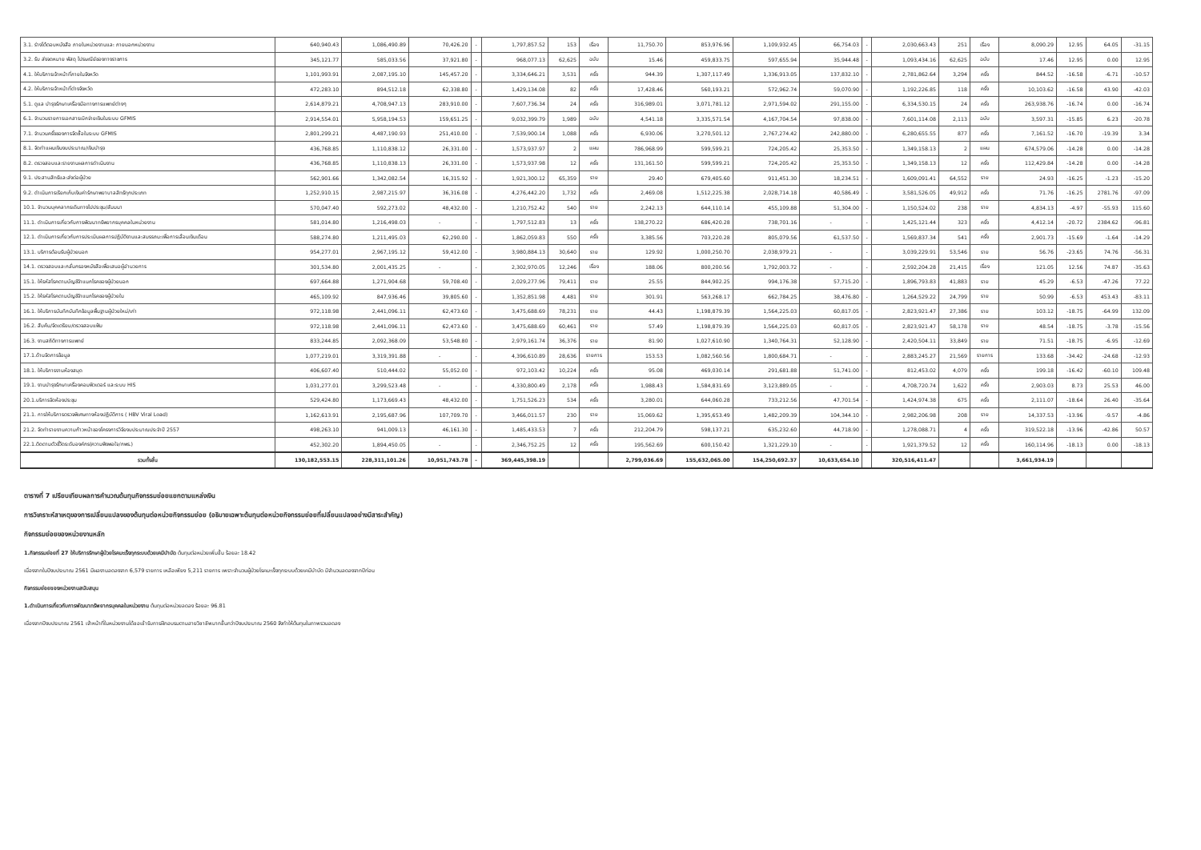| 3.1. ร่างโต้ตอบหนังสือ ภายในหน่วยงานและ ภายนอกหน่วยงาน | 640,940.43 | 1,086,490.89 | 70,426.20 | - | 1,797,857.52 | 153 | เรื่อง | 11,750.70 | 853,976.96 | 1,109,932.45 | 66,754.03 | - | 2,030,663.43 | 251 | เรื่อง | 8,090.29 | 12.95 | 64.05 | -31.15 |
| 3.2. รับ ส่งจดหมาย พัสดุ ไปรษณีย์ของทางราชการ | 345,121.77 | 585,033.56 | 37,921.80 | - | 968,077.13 | 62,625 | ฉบับ | 15.46 | 459,833.75 | 597,655.94 | 35,944.48 | - | 1,093,434.16 | 62,625 | ฉบับ | 17.46 | 12.95 | 0.00 | 12.95 |
| 4.1. ให้บริการเจ้าหน้าที่ภายในจังหวัด | 1,101,993.91 | 2,087,195.10 | 145,457.20 | - | 3,334,646.21 | 3,531 | ครั้ง | 944.39 | 1,307,117.49 | 1,336,913.05 | 137,832.10 | - | 2,781,862.64 | 3,294 | ครั้ง | 844.52 | -16.58 | -6.71 | -10.57 |
| 4.2. ให้บริการเจ้าหน้าที่ต่างจังหวัด | 472,283.10 | 894,512.18 | 62,338.80 | - | 1,429,134.08 | 82 | ครั้ง | 17,428.46 | 560,193.21 | 572,962.74 | 59,070.90 | - | 1,192,226.85 | 118 | ครั้ง | 10,103.62 | -16.58 | 43.90 | -42.03 |
| 5.1. ดูแล บำรุงรักษาเครื่องมือทางการแพทย์ต่างๆ | 2,614,879.21 | 4,708,947.13 | 283,910.00 | - | 7,607,736.34 | 24 | ครั้ง | 316,989.01 | 3,071,781.12 | 2,971,594.02 | 291,155.00 | - | 6,334,530.15 | 24 | ครั้ง | 263,938.76 | -16.74 | 0.00 | -16.74 |
| 6.1. จำนวนรายการเอกสารเบิกจ่ายเงินในระบบ GFMIS | 2,914,554.01 | 5,958,194.53 | 159,651.25 | - | 9,032,399.79 | 1,989 | ฉบับ | 4,541.18 | 3,335,571.54 | 4,167,704.54 | 97,838.00 | - | 7,601,114.08 | 2,113 | ฉบับ | 3,597.31 | -15.85 | 6.23 | -20.78 |
| 7.1. จำนวนครั้งของการจัดซื้อในระบบ GFMIS | 2,801,299.21 | 4,487,190.93 | 251,410.00 | - | 7,539,900.14 | 1,088 | ครั้ง | 6,930.06 | 3,270,501.12 | 2,767,274.42 | 242,880.00 | - | 6,280,655.55 | 877 | ครั้ง | 7,161.52 | -16.70 | -19.39 | 3.34 |
| 8.1. จัดทำแผนเงินงบประมาณ/เงินบำรุง | 436,768.85 | 1,110,838.12 | 26,331.00 | - | 1,573,937.97 | 2 | แผน | 786,968.99 | 599,599.21 | 724,205.42 | 25,353.50 | - | 1,349,158.13 | 2 | แผน | 674,579.06 | -14.28 | 0.00 | -14.28 |
| 8.2. ตรวจสอบและรายงานผลการดำเนินงาน | 436,768.85 | 1,110,838.13 | 26,331.00 | - | 1,573,937.98 | 12 | ครั้ง | 131,161.50 | 599,599.21 | 724,205.42 | 25,353.50 | - | 1,349,158.13 | 12 | ครั้ง | 112,429.84 | -14.28 | 0.00 | -14.28 |
| 9.1. ประสานสิทธิและส่งต่อผู้ป่วย | 562,901.66 | 1,342,082.54 | 16,315.92 | - | 1,921,300.12 | 65,359 | ราย | 29.40 | 679,405.60 | 911,451.30 | 18,234.51 | - | 1,609,091.41 | 64,552 | ราย | 24.93 | -16.25 | -1.23 | -15.20 |
| 9.2. ดำเนินการเรียกเก็บเงินค่ารักษาพยาบาลสิทธิทุกประเภท | 1,252,910.15 | 2,987,215.97 | 36,316.08 | - | 4,276,442.20 | 1,732 | ครั้ง | 2,469.08 | 1,512,225.38 | 2,028,714.18 | 40,586.49 | - | 3,581,526.05 | 49,912 | ครั้ง | 71.76 | -16.25 | 2781.76 | -97.09 |
| 10.1. จำนวนบุคคลากรเดินทางไปประชุม/สัมมนา | 570,047.40 | 592,273.02 | 48,432.00 | - | 1,210,752.42 | 540 | ราย | 2,242.13 | 644,110.14 | 455,109.88 | 51,304.00 | - | 1,150,524.02 | 238 | ราย | 4,834.13 | -4.97 | -55.93 | 115.60 |
| 11.1. ดำเนินการเกี่ยวกับการพัฒนาทรัพยากรบุคคลในหน่วยงาน | 581,014.80 | 1,216,498.03 | - | - | 1,797,512.83 | 13 | ครั้ง | 138,270.22 | 686,420.28 | 738,701.16 | - | - | 1,425,121.44 | 323 | ครั้ง | 4,412.14 | -20.72 | 2384.62 | -96.81 |
| 12.1. ดำเนินการเกี่ยวกับการประเมินผลการปฏิบัติงานและสมรรถนะเพื่อการเลื่อนเงินเดือน | 588,274.80 | 1,211,495.03 | 62,290.00 | - | 1,862,059.83 | 550 | ครั้ง | 3,385.56 | 703,220.28 | 805,079.56 | 61,537.50 | - | 1,569,837.34 | 541 | ครั้ง | 2,901.73 | -15.69 | -1.64 | -14.29 |
| 13.1. บริการต้อนรับผู้ป่วยนอก | 954,277.01 | 2,967,195.12 | 59,412.00 | - | 3,980,884.13 | 30,640 | ราย | 129.92 | 1,000,250.70 | 2,038,979.21 | - | - | 3,039,229.91 | 53,546 | ราย | 56.76 | -23.65 | 74.76 | -56.31 |
| 14.1. ตรวจสอบและกลั่นกรองหนังสือเพื่อเสนอผู้อำนวยการ | 301,534.80 | 2,001,435.25 | - | - | 2,302,970.05 | 12,246 | เรื่อง | 188.06 | 800,200.56 | 1,792,003.72 | - | - | 2,592,204.28 | 21,415 | เรื่อง | 121.05 | 12.56 | 74.87 | -35.63 |
| 15.1. ให้รหัสโรคตามบัญชีจำแนกโรคของผู้ป่วยนอก | 697,664.88 | 1,271,904.68 | 59,708.40 | - | 2,029,277.96 | 79,411 | ราย | 25.55 | 844,902.25 | 994,176.38 | 57,715.20 | - | 1,896,793.83 | 41,883 | ราย | 45.29 | -6.53 | -47.26 | 77.22 |
| 15.2. ให้รหัสโรคตามบัญชีจำแนกโรคของผู้ป่วยใน | 465,109.92 | 847,936.46 | 39,805.60 | - | 1,352,851.98 | 4,481 | ราย | 301.91 | 563,268.17 | 662,784.25 | 38,476.80 | - | 1,264,529.22 | 24,799 | ราย | 50.99 | -6.53 | 453.43 | -83.11 |
| 16.1. ให้บริการบันทึกบันทึกข้อมูลพื้นฐานผู้ป่วยใหม่/เก่า | 972,118.98 | 2,441,096.11 | 62,473.60 | - | 3,475,688.69 | 78,231 | ราย | 44.43 | 1,198,879.39 | 1,564,225.03 | 60,817.05 | - | 2,823,921.47 | 27,386 | ราย | 103.12 | -18.75 | -64.99 | 132.09 |
| 16.2. สืบค้น/จัดเตรียม/ตรวจสอบแฟ้ม | 972,118.98 | 2,441,096.11 | 62,473.60 | - | 3,475,688.69 | 60,461 | ราย | 57.49 | 1,198,879.39 | 1,564,225.03 | 60,817.05 | - | 2,823,921.47 | 58,178 | ราย | 48.54 | -18.75 | -3.78 | -15.56 |
| 16.3. งานสถิติทางการแพทย์ | 833,244.85 | 2,092,368.09 | 53,548.80 | - | 2,979,161.74 | 36,376 | ราย | 81.90 | 1,027,610.90 | 1,340,764.31 | 52,128.90 | - | 2,420,504.11 | 33,849 | ราย | 71.51 | -18.75 | -6.95 | -12.69 |
| 17.1.ด้านจัดการข้อมูล | 1,077,219.01 | 3,319,391.88 | - | - | 4,396,610.89 | 28,636 | รายการ | 153.53 | 1,082,560.56 | 1,800,684.71 | - | - | 2,883,245.27 | 21,569 | รายการ | 133.68 | -34.42 | -24.68 | -12.93 |
| 18.1. ให้บริการงานห้องสมุด | 406,607.40 | 510,444.02 | 55,052.00 | - | 972,103.42 | 10,224 | ครั้ง | 95.08 | 469,030.14 | 291,681.88 | 51,741.00 | - | 812,453.02 | 4,079 | ครั้ง | 199.18 | -16.42 | -60.10 | 109.48 |
| 19.1. งานบำรุงรักษาเครื่องคอมพิวเตอร์ และระบบ HIS | 1,031,277.01 | 3,299,523.48 | - | - | 4,330,800.49 | 2,178 | ครั้ง | 1,988.43 | 1,584,831.69 | 3,123,889.05 | - | - | 4,708,720.74 | 1,622 | ครั้ง | 2,903.03 | 8.73 | 25.53 | 46.00 |
| 20.1.บริการจัดห้องประชุม | 529,424.80 | 1,173,669.43 | 48,432.00 | - | 1,751,526.23 | 534 | ครั้ง | 3,280.01 | 644,060.28 | 733,212.56 | 47,701.54 | - | 1,424,974.38 | 675 | ครั้ง | 2,111.07 | -18.64 | 26.40 | -35.64 |
| 21.1. การให้บริการตรวจพิเศษทางห้องปฏิบัติการ ( HBV Viral Load) | 1,162,613.91 | 2,195,687.96 | 107,709.70 | - | 3,466,011.57 | 230 | ราย | 15,069.62 | 1,395,653.49 | 1,482,209.39 | 104,344.10 | - | 2,982,206.98 | 208 | ราย | 14,337.53 | -13.96 | -9.57 | -4.86 |
| 21.2. จัดทำรายงานความก้าวหน้าของโครงการวิจัยงบประมาณประจำปี 2557 | 498,263.10 | 941,009.13 | 46,161.30 | - | 1,485,433.53 | 7 | ครั้ง | 212,204.79 | 598,137.21 | 635,232.60 | 44,718.90 | - | 1,278,088.71 | 4 | ครั้ง | 319,522.18 | -13.96 | -42.86 | 50.57 |
| 22.1.ติดตามตัวชี้วัดระดับองค์กร(ความพึงพอใจ/กพร.) | 452,302.20 | 1,894,450.05 | - | - | 2,346,752.25 | 12 | ครั้ง | 195,562.69 | 600,150.42 | 1,321,229.10 | - | - | 1,921,379.52 | 12 | ครั้ง | 160,114.96 | -18.13 | 0.00 | -18.13 |
| รวมทั้งสิ้น | 130,182,553.15 | 228,311,101.26 | 10,951,743.78 | - | 369,445,398.19 | | | 2,799,036.69 | 155,632,065.00 | 154,250,692.37 | 10,633,654.10 | | 320,516,411.47 | | | 3,661,934.19 | | | |
ตารางที่ 7 เปรียบเทียบผลการคำนวณต้นทุนกิจกรรมย่อยแยกตามแหล่งเงิน
การวิเคราะห์สาเหตุของการเปลี่ยนแปลงของต้นทุนต่อหน่วยกิจกรรมย่อย (อธิบายเฉพาะต้นทุนต่อหน่วยกิจกรรมย่อยที่เปลี่ยนแปลงอย่างมีสาระสำคัญ)
กิจกรรมย่อยของหน่วยงานหลัก
1.กิจกรรมย่อยที่ 27 ให้บริการรักษาผู้ป่วยโรคมะเร็งทุกระบบด้วยเคมีบำบัด ต้นทุนต่อหน่วยเพิ่มขึ้น ร้อยละ 18.42
เนื่องจากในปีงบประมาณ 2561 มีผลงานลดลงจาก 6,579 รายการ เหลือเพียง 5,211 รายการ เพราะจำนวนผู้ป่วยโรคมะเร็งทุกระบบด้วยเคมีบำบัด มีจำนวนลดลงจากปีก่อน
กิจกรรมย่อยของหน่วยงานสนับสนุน
1.ดำเนินการเกี่ยวกับการพัฒนาทรัพยากรบุคคลในหน่วยงาน ต้นทุนต่อหน่วยลดลง ร้อยละ 96.81
เนื่องจากปีงบประมาณ 2561 เจ้าหน้าที่ในหน่วยงานได้ขอเข้ารับการฝึกอบรมตามสายวิชาชีพมากขึ้นกว่าปีงบประมาณ 2560 จึงทำให้ต้นทุนในภาพรวมลดลง